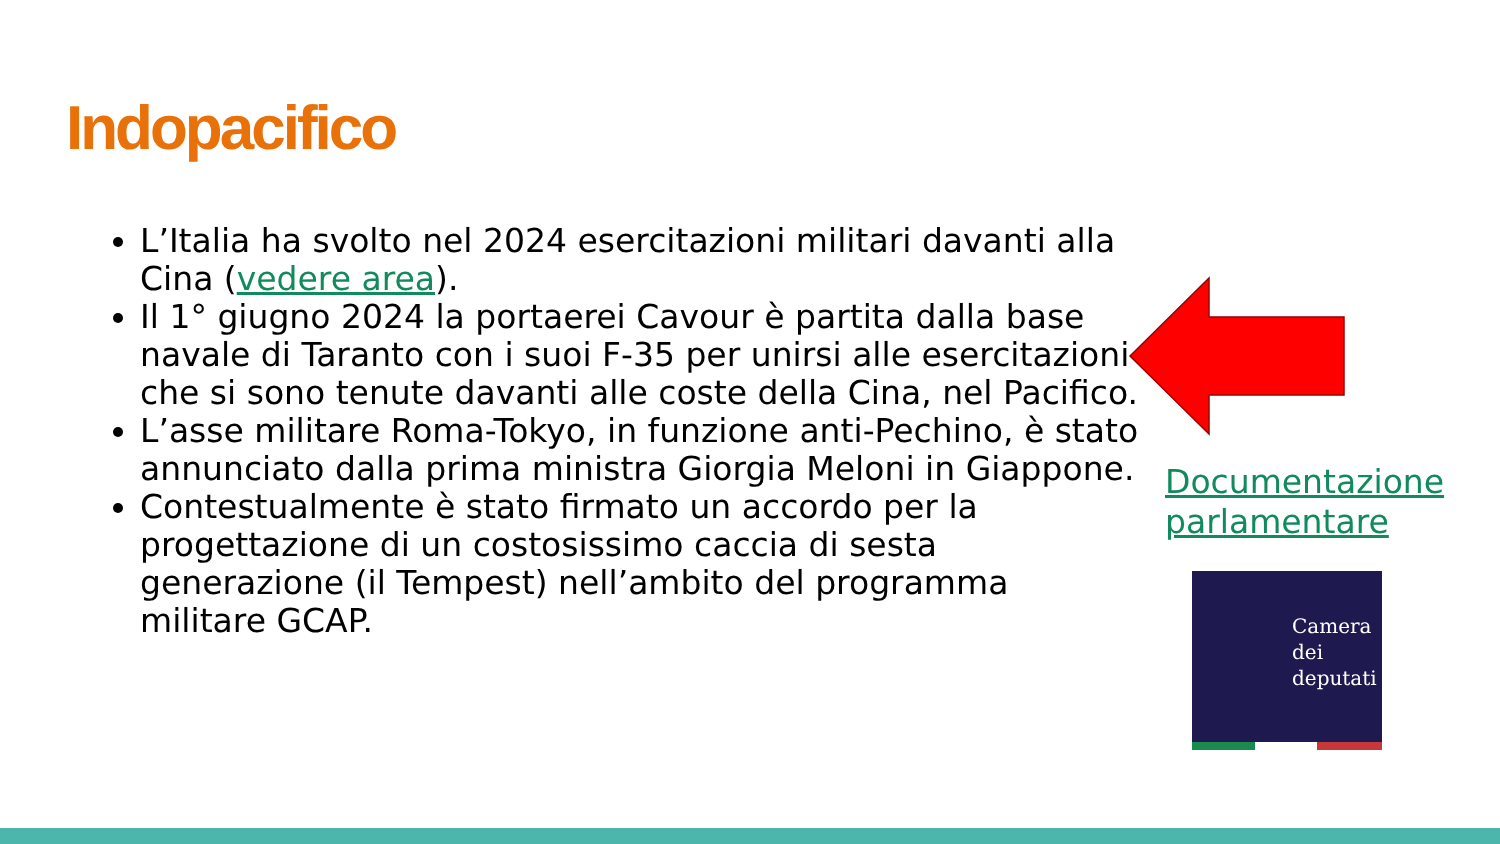Indopacifico
L’Italia ha svolto nel 2024 esercitazioni militari davanti alla Cina (vedere area).
Il 1° giugno 2024 la portaerei Cavour è partita dalla base navale di Taranto con i suoi F-35 per unirsi alle esercitazioni che si sono tenute davanti alle coste della Cina, nel Pacifico.
L’asse militare Roma-Tokyo, in funzione anti-Pechino, è stato annunciato dalla prima ministra Giorgia Meloni in Giappone.
Contestualmente è stato firmato un accordo per la progettazione di un costosissimo caccia di sesta generazione (il Tempest) nell’ambito del programma militare GCAP.
Documentazione
parlamentare
Camera
dei
deputati